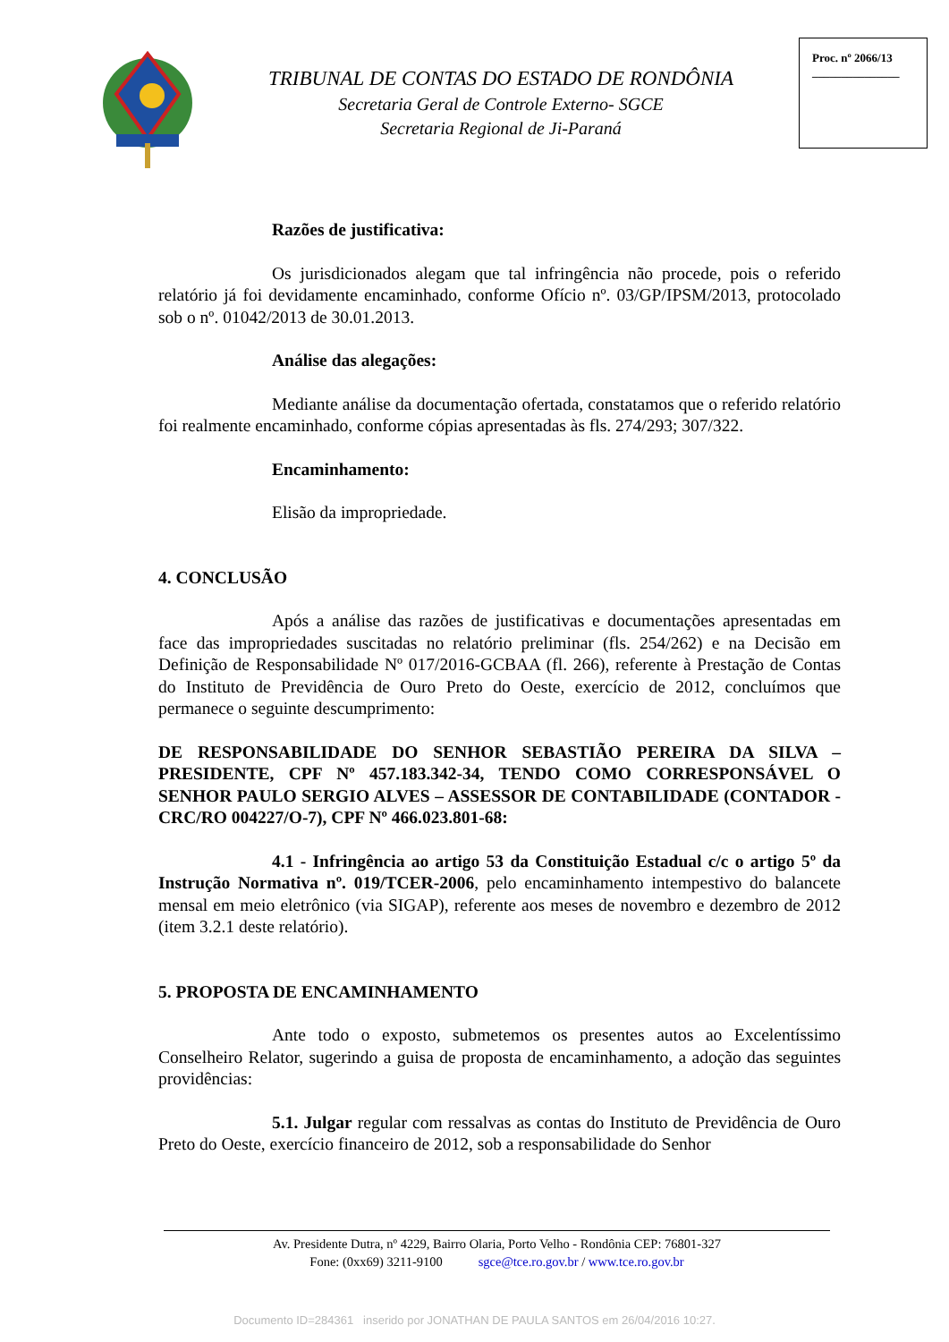TRIBUNAL DE CONTAS DO ESTADO DE RONDÔNIA
Secretaria Geral de Controle Externo- SGCE
Secretaria Regional de Ji-Paraná
Proc. nº 2066/13
_______________
Razões de justificativa:
Os jurisdicionados alegam que tal infringência não procede, pois o referido relatório já foi devidamente encaminhado, conforme Ofício nº. 03/GP/IPSM/2013, protocolado sob o nº. 01042/2013 de 30.01.2013.
Análise das alegações:
Mediante análise da documentação ofertada, constatamos que o referido relatório foi realmente encaminhado, conforme cópias apresentadas às fls. 274/293; 307/322.
Encaminhamento:
Elisão da impropriedade.
4. CONCLUSÃO
Após a análise das razões de justificativas e documentações apresentadas em face das impropriedades suscitadas no relatório preliminar (fls. 254/262) e na Decisão em Definição de Responsabilidade Nº 017/2016-GCBAA (fl. 266), referente à Prestação de Contas do Instituto de Previdência de Ouro Preto do Oeste, exercício de 2012, concluímos que permanece o seguinte descumprimento:
DE RESPONSABILIDADE DO SENHOR SEBASTIÃO PEREIRA DA SILVA – PRESIDENTE, CPF Nº 457.183.342-34, TENDO COMO CORRESPONSÁVEL O SENHOR PAULO SERGIO ALVES – ASSESSOR DE CONTABILIDADE (CONTADOR - CRC/RO 004227/O-7), CPF Nº 466.023.801-68:
4.1 - Infringência ao artigo 53 da Constituição Estadual c/c o artigo 5º da Instrução Normativa nº. 019/TCER-2006, pelo encaminhamento intempestivo do balancete mensal em meio eletrônico (via SIGAP), referente aos meses de novembro e dezembro de 2012 (item 3.2.1 deste relatório).
5. PROPOSTA DE ENCAMINHAMENTO
Ante todo o exposto, submetemos os presentes autos ao Excelentíssimo Conselheiro Relator, sugerindo a guisa de proposta de encaminhamento, a adoção das seguintes providências:
5.1. Julgar regular com ressalvas as contas do Instituto de Previdência de Ouro Preto do Oeste, exercício financeiro de 2012, sob a responsabilidade do Senhor
Av. Presidente Dutra, nº 4229, Bairro Olaria, Porto Velho - Rondônia CEP: 76801-327
Fone: (0xx69) 3211-9100 sgce@tce.ro.gov.br / www.tce.ro.gov.br
Documento ID=284361 inserido por JONATHAN DE PAULA SANTOS em 26/04/2016 10:27.